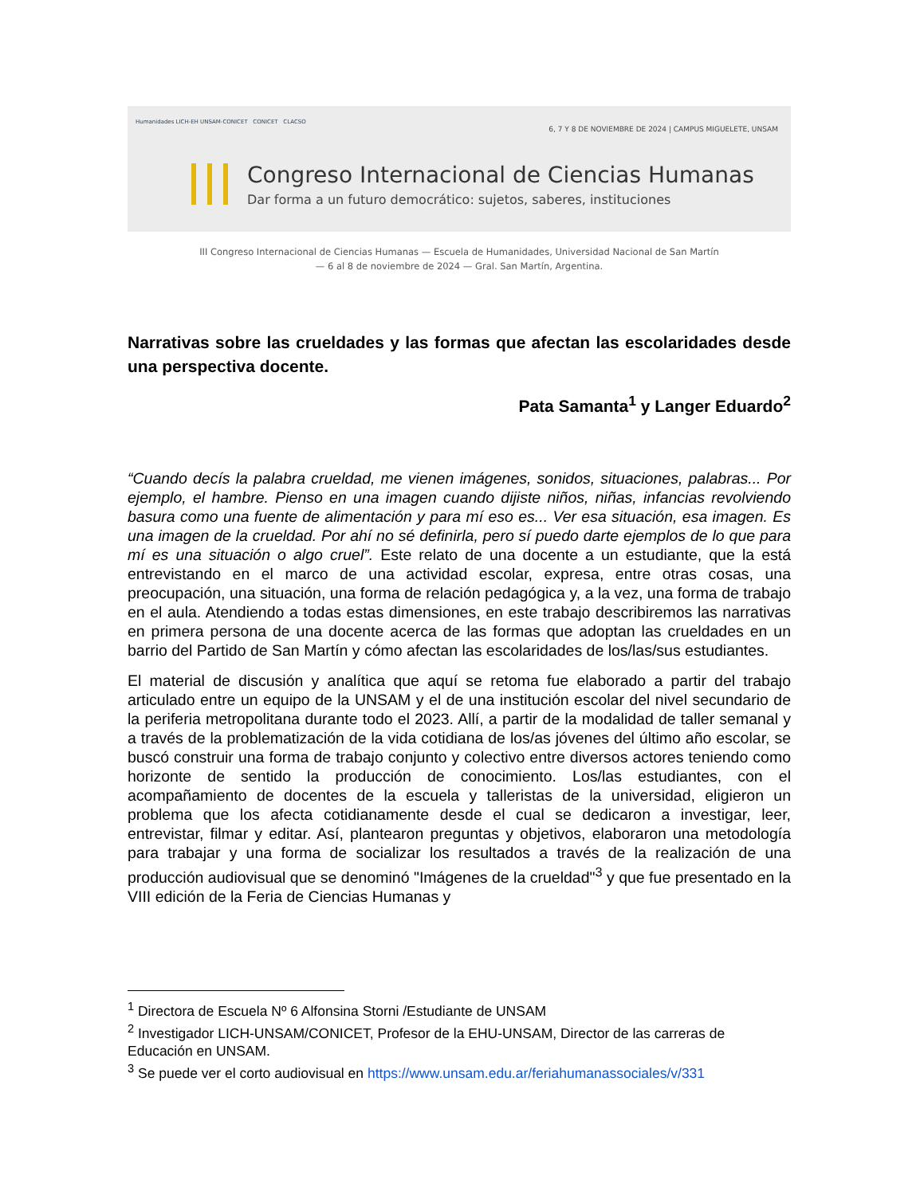Humanidades LICH-EH UNSAM-CONICET CONICET CLACSO
6, 7 Y 8 DE NOVIEMBRE DE 2024 | CAMPUS MIGUELETE, UNSAM
Congreso Internacional de Ciencias Humanas
Dar forma a un futuro democrático: sujetos, saberes, instituciones
III Congreso Internacional de Ciencias Humanas — Escuela de Humanidades, Universidad Nacional de San Martín
— 6 al 8 de noviembre de 2024 — Gral. San Martín, Argentina.
Narrativas sobre las crueldades y las formas que afectan las escolaridades desde una perspectiva docente.
Pata Samanta<sup>1</sup> y Langer Eduardo<sup>2</sup>
“Cuando decís la palabra crueldad, me vienen imágenes, sonidos, situaciones, palabras... Por ejemplo, el hambre. Pienso en una imagen cuando dijiste niños, niñas, infancias revolviendo basura como una fuente de alimentación y para mí eso es... Ver esa situación, esa imagen. Es una imagen de la crueldad. Por ahí no sé definirla, pero sí puedo darte ejemplos de lo que para mí es una situación o algo cruel”. Este relato de una docente a un estudiante, que la está entrevistando en el marco de una actividad escolar, expresa, entre otras cosas, una preocupación, una situación, una forma de relación pedagógica y, a la vez, una forma de trabajo en el aula. Atendiendo a todas estas dimensiones, en este trabajo describiremos las narrativas en primera persona de una docente acerca de las formas que adoptan las crueldades en un barrio del Partido de San Martín y cómo afectan las escolaridades de los/las/sus estudiantes.
El material de discusión y analítica que aquí se retoma fue elaborado a partir del trabajo articulado entre un equipo de la UNSAM y el de una institución escolar del nivel secundario de la periferia metropolitana durante todo el 2023. Allí, a partir de la modalidad de taller semanal y a través de la problematización de la vida cotidiana de los/as jóvenes del último año escolar, se buscó construir una forma de trabajo conjunto y colectivo entre diversos actores teniendo como horizonte de sentido la producción de conocimiento. Los/las estudiantes, con el acompañamiento de docentes de la escuela y talleristas de la universidad, eligieron un problema que los afecta cotidianamente desde el cual se dedicaron a investigar, leer, entrevistar, filmar y editar. Así, plantearon preguntas y objetivos, elaboraron una metodología para trabajar y una forma de socializar los resultados a través de la realización de una producción audiovisual que se denominó "Imágenes de la crueldad"<sup>3</sup> y que fue presentado en la VIII edición de la Feria de Ciencias Humanas y
<sup>1</sup> Directora de Escuela Nº 6 Alfonsina Storni /Estudiante de UNSAM
<sup>2</sup> Investigador LICH-UNSAM/CONICET, Profesor de la EHU-UNSAM, Director de las carreras de Educación en UNSAM.
<sup>3</sup> Se puede ver el corto audiovisual en https://www.unsam.edu.ar/feriahumanassociales/v/331